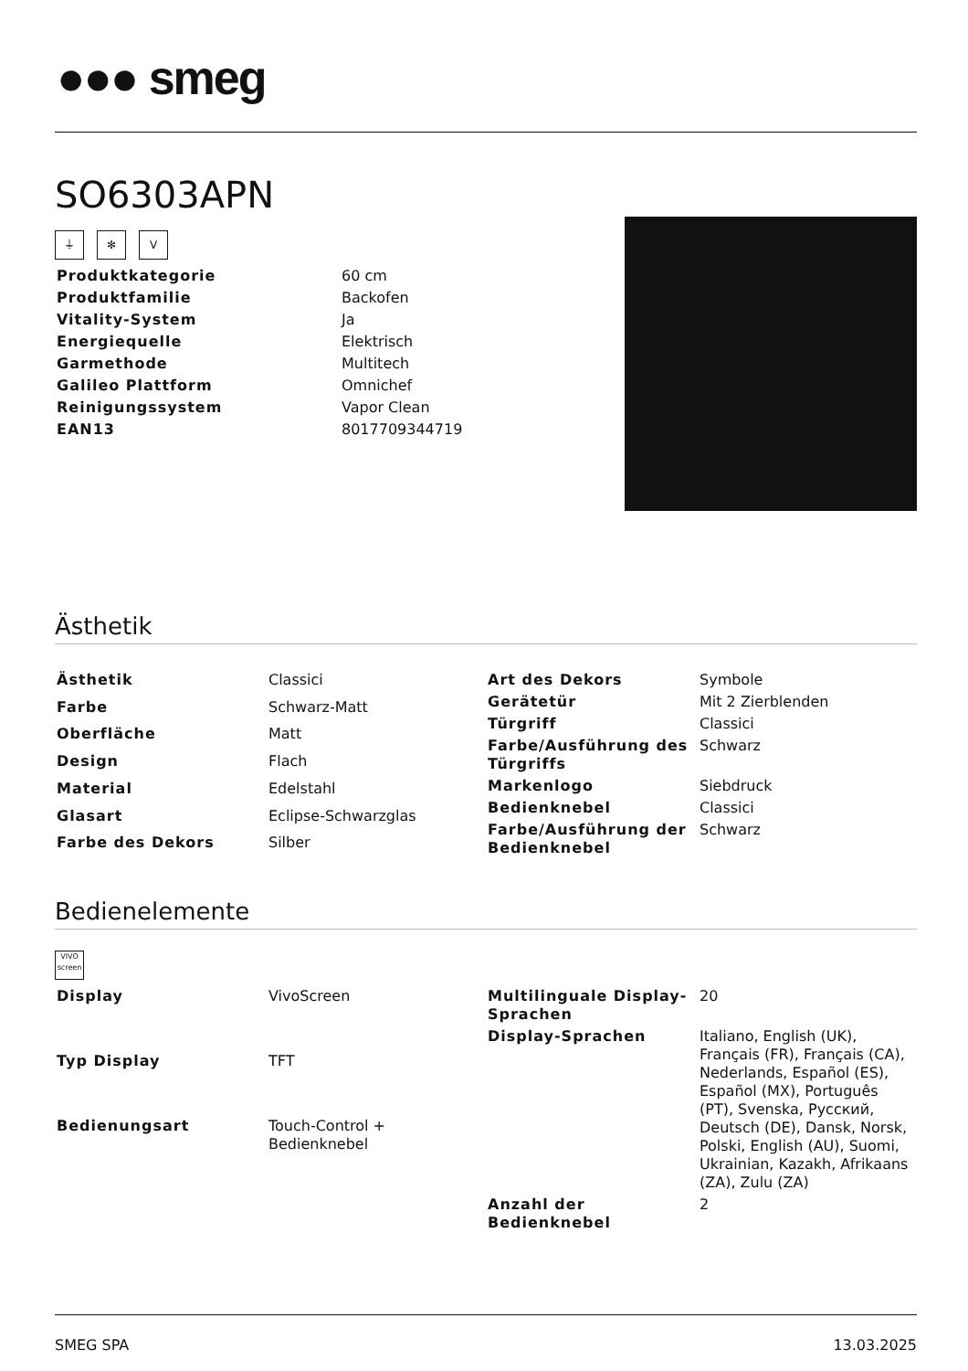●●● smeg
SO6303APN
⏚ ✻ V
| Produktkategorie | 60 cm |
| Produktfamilie | Backofen |
| Vitality-System | Ja |
| Energiequelle | Elektrisch |
| Garmethode | Multitech |
| Galileo Plattform | Omnichef |
| Reinigungssystem | Vapor Clean |
| EAN13 | 8017709344719 |
Ästhetik
| Ästhetik | Classici |
| Farbe | Schwarz-Matt |
| Oberfläche | Matt |
| Design | Flach |
| Material | Edelstahl |
| Glasart | Eclipse-Schwarzglas |
| Farbe des Dekors | Silber |
| Art des Dekors | Symbole |
| Gerätetür | Mit 2 Zierblenden |
| Türgriff | Classici |
| Farbe/Ausführung des Türgriffs | Schwarz |
| Markenlogo | Siebdruck |
| Bedienknebel | Classici |
| Farbe/Ausführung der Bedienknebel | Schwarz |
Bedienelemente
VIVO screen
| Display | VivoScreen |
| Typ Display | TFT |
| Bedienungsart | Touch-Control + Bedienknebel |
| Multilinguale Display-Sprachen | 20 |
| Display-Sprachen | Italiano, English (UK), Français (FR), Français (CA), Nederlands, Español (ES), Español (MX), Português (PT), Svenska, Русский, Deutsch (DE), Dansk, Norsk, Polski, English (AU), Suomi, Ukrainian, Kazakh, Afrikaans (ZA), Zulu (ZA) |
| Anzahl der Bedienknebel | 2 |
SMEG SPA 13.03.2025